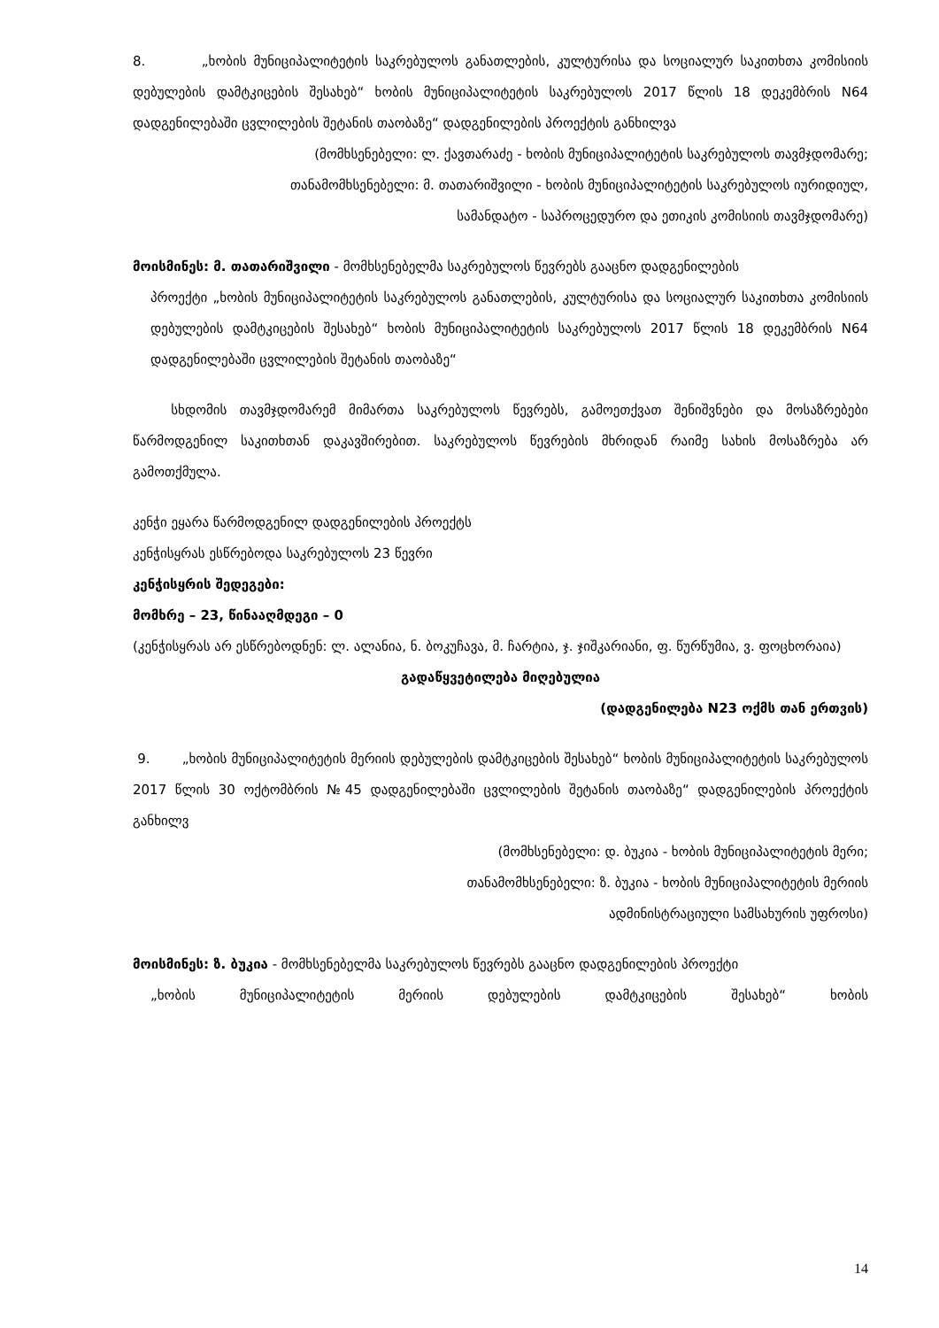8. „ხობის მუნიციპალიტეტის საკრებულოს განათლების, კულტურისა და სოციალურ საკითხთა კომისიის დებულების დამტკიცების შესახებ“ ხობის მუნიციპალიტეტის საკრებულოს 2017 წლის 18 დეკემბრის N64 დადგენილებაში ცვლილების შეტანის თაობაზე“ დადგენილების პროექტის განხილვა
(მომხსენებელი: ლ. ქავთარაძე - ხობის მუნიციპალიტეტის საკრებულოს თავმჯდომარე;
თანამომხსენებელი: მ. თათარიშვილი - ხობის მუნიციპალიტეტის საკრებულოს იურიდიულ,
სამანდატო - საპროცედურო და ეთიკის კომისიის თავმჯდომარე)
მოისმინეს: მ. თათარიშვილი - მომხსენებელმა საკრებულოს წევრებს გააცნო დადგენილების
პროექტი „ხობის მუნიციპალიტეტის საკრებულოს განათლების, კულტურისა და სოციალურ საკითხთა კომისიის დებულების დამტკიცების შესახებ“ ხობის მუნიციპალიტეტის საკრებულოს 2017 წლის 18 დეკემბრის N64 დადგენილებაში ცვლილების შეტანის თაობაზე“
სხდომის თავმჯდომარემ მიმართა საკრებულოს წევრებს, გამოეთქვათ შენიშვნები და მოსაზრებები წარმოდგენილ საკითხთან დაკავშირებით. საკრებულოს წევრების მხრიდან რაიმე სახის მოსაზრება არ გამოთქმულა.
კენჭი ეყარა წარმოდგენილ დადგენილების პროექტს
კენჭისყრას ესწრებოდა საკრებულოს 23 წევრი
კენჭისყრის შედეგები:
მომხრე – 23, წინააღმდეგი – 0
(კენჭისყრას არ ესწრებოდნენ: ლ. ალანია, ნ. ბოკუჩავა, მ. ჩარტია, ჯ. ჯიშკარიანი, ფ. წურწუმია, ვ. ფოცხორაია)
გადაწყვეტილება მიღებულია
(დადგენილება N23 ოქმს თან ერთვის)
9. „ხობის მუნიციპალიტეტის მერიის დებულების დამტკიცების შესახებ“ ხობის მუნიციპალიტეტის საკრებულოს 2017 წლის 30 ოქტომბრის №45 დადგენილებაში ცვლილების შეტანის თაობაზე“ დადგენილების პროექტის განხილვ
(მომხსენებელი: დ. ბუკია - ხობის მუნიციპალიტეტის მერი;
თანამომხსენებელი: ზ. ბუკია - ხობის მუნიციპალიტეტის მერიის
ადმინისტრაციული სამსახურის უფროსი)
მოისმინეს: ზ. ბუკია - მომხსენებელმა საკრებულოს წევრებს გააცნო დადგენილების პროექტი
„ხობის მუნიციპალიტეტის მერიის დებულების დამტკიცების შესახებ“ ხობის
14